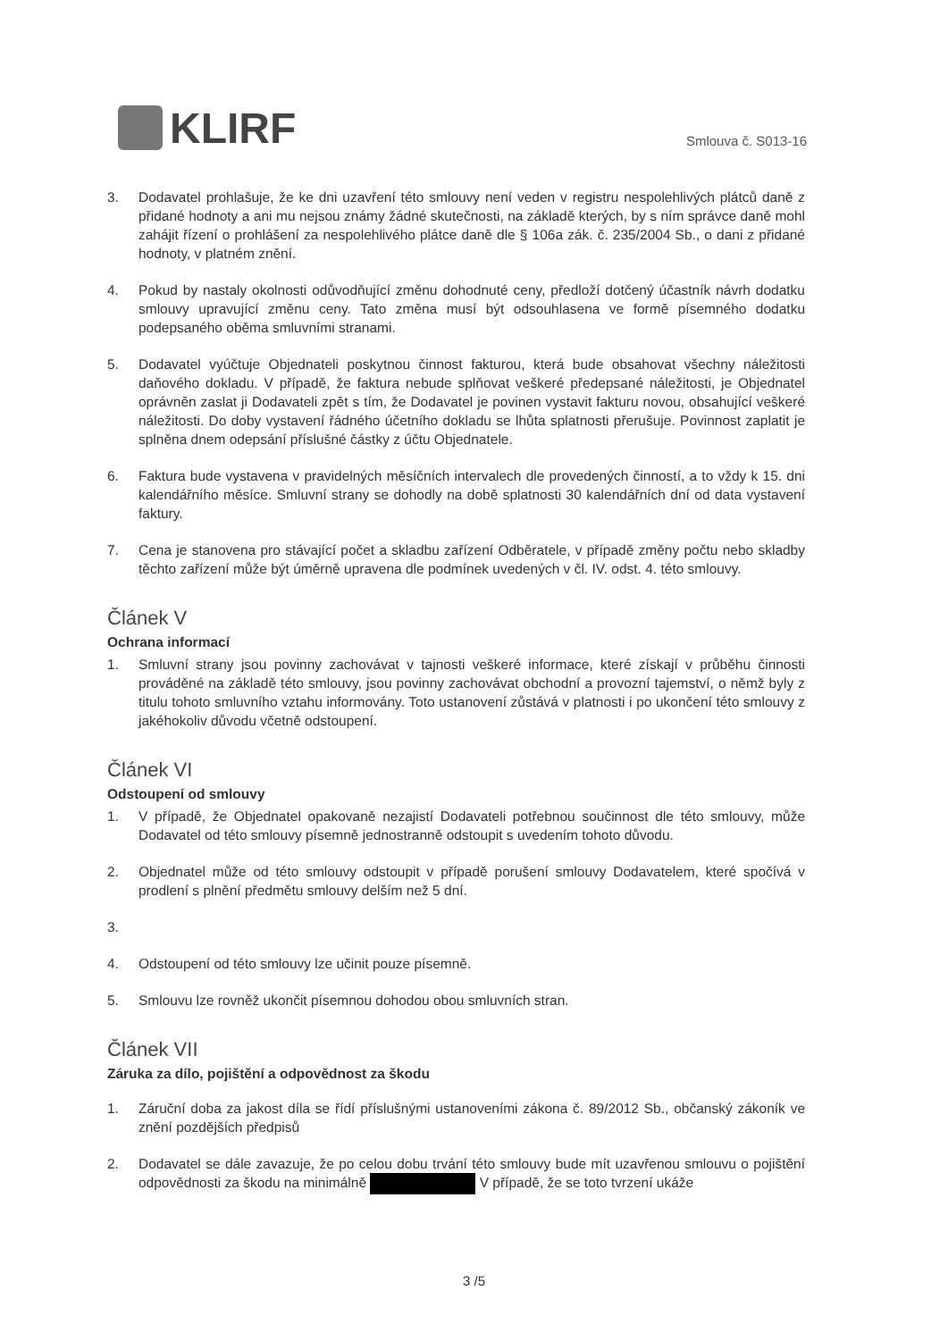KLIRF
Smlouva č. S013-16
3. Dodavatel prohlašuje, že ke dni uzavření této smlouvy není veden v registru nespolehlivých plátců daně z přidané hodnoty a ani mu nejsou známy žádné skutečnosti, na základě kterých, by s ním správce daně mohl zahájit řízení o prohlášení za nespolehlivého plátce daně dle § 106a zák. č. 235/2004 Sb., o dani z přidané hodnoty, v platném znění.
4. Pokud by nastaly okolnosti odůvodňující změnu dohodnuté ceny, předloží dotčený účastník návrh dodatku smlouvy upravující změnu ceny. Tato změna musí být odsouhlasena ve formě písemného dodatku podepsaného oběma smluvními stranami.
5. Dodavatel vyúčtuje Objednateli poskytnou činnost fakturou, která bude obsahovat všechny náležitosti daňového dokladu. V případě, že faktura nebude splňovat veškeré předepsané náležitosti, je Objednatel oprávněn zaslat ji Dodavateli zpět s tím, že Dodavatel je povinen vystavit fakturu novou, obsahující veškeré náležitosti. Do doby vystavení řádného účetního dokladu se lhůta splatnosti přerušuje. Povinnost zaplatit je splněna dnem odepsání příslušné částky z účtu Objednatele.
6. Faktura bude vystavena v pravidelných měsíčních intervalech dle provedených činností, a to vždy k 15. dni kalendářního měsíce. Smluvní strany se dohodly na době splatnosti 30 kalendářních dní od data vystavení faktury.
7. Cena je stanovena pro stávající počet a skladbu zařízení Odběratele, v případě změny počtu nebo skladby těchto zařízení může být úměrně upravena dle podmínek uvedených v čl. IV. odst. 4. této smlouvy.
Článek V
Ochrana informací
1. Smluvní strany jsou povinny zachovávat v tajnosti veškeré informace, které získají v průběhu činnosti prováděné na základě této smlouvy, jsou povinny zachovávat obchodní a provozní tajemství, o němž byly z titulu tohoto smluvního vztahu informovány. Toto ustanovení zůstává v platnosti i po ukončení této smlouvy z jakéhokoliv důvodu včetně odstoupení.
Článek VI
Odstoupení od smlouvy
1. V případě, že Objednatel opakovaně nezajistí Dodavateli potřebnou součinnost dle této smlouvy, může Dodavatel od této smlouvy písemně jednostranně odstoupit s uvedením tohoto důvodu.
2. Objednatel může od této smlouvy odstoupit v případě porušení smlouvy Dodavatelem, které spočívá v prodlení s plnění předmětu smlouvy delším než 5 dní.
3.
4. Odstoupení od této smlouvy lze učinit pouze písemně.
5. Smlouvu lze rovněž ukončit písemnou dohodou obou smluvních stran.
Článek VII
Záruka za dílo, pojištění a odpovědnost za škodu
1. Záruční doba za jakost díla se řídí příslušnými ustanoveními zákona č. 89/2012 Sb., občanský zákoník ve znění pozdějších předpisů
2. Dodavatel se dále zavazuje, že po celou dobu trvání této smlouvy bude mít uzavřenou smlouvu o pojištění odpovědnosti za škodu na minimálně V případě, že se toto tvrzení ukáže
3 /5